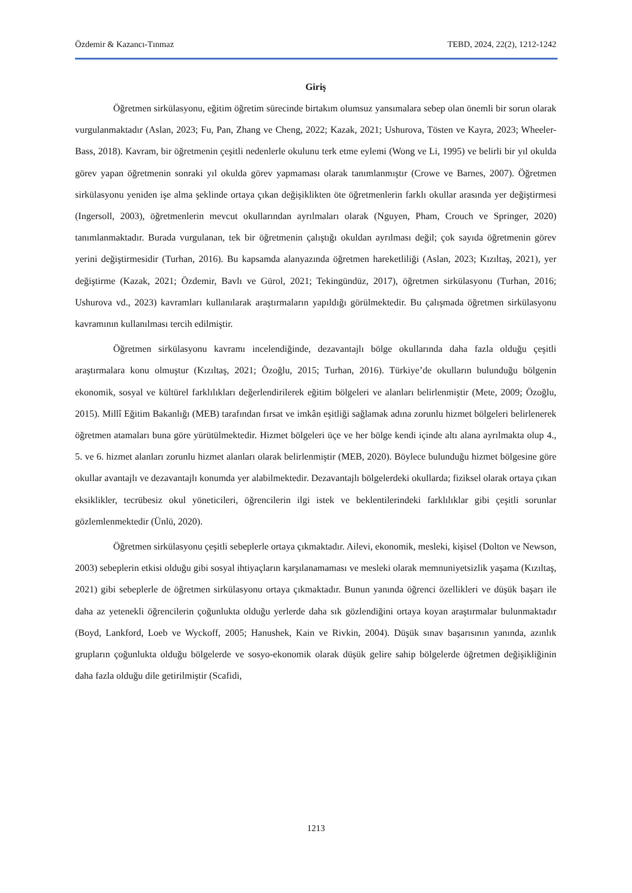Özdemir & Kazancı-Tınmaz TEBD, 2024, 22(2), 1212-1242
Giriş
Öğretmen sirkülasyonu, eğitim öğretim sürecinde birtakım olumsuz yansımalara sebep olan önemli bir sorun olarak vurgulanmaktadır (Aslan, 2023; Fu, Pan, Zhang ve Cheng, 2022; Kazak, 2021; Ushurova, Tösten ve Kayra, 2023; Wheeler-Bass, 2018). Kavram, bir öğretmenin çeşitli nedenlerle okulunu terk etme eylemi (Wong ve Li, 1995) ve belirli bir yıl okulda görev yapan öğretmenin sonraki yıl okulda görev yapmaması olarak tanımlanmıştır (Crowe ve Barnes, 2007). Öğretmen sirkülasyonu yeniden işe alma şeklinde ortaya çıkan değişiklikten öte öğretmenlerin farklı okullar arasında yer değiştirmesi (Ingersoll, 2003), öğretmenlerin mevcut okullarından ayrılmaları olarak (Nguyen, Pham, Crouch ve Springer, 2020) tanımlanmaktadır. Burada vurgulanan, tek bir öğretmenin çalıştığı okuldan ayrılması değil; çok sayıda öğretmenin görev yerini değiştirmesidir (Turhan, 2016). Bu kapsamda alanyazında öğretmen hareketliliği (Aslan, 2023; Kızıltaş, 2021), yer değiştirme (Kazak, 2021; Özdemir, Bavlı ve Gürol, 2021; Tekingündüz, 2017), öğretmen sirkülasyonu (Turhan, 2016; Ushurova vd., 2023) kavramları kullanılarak araştırmaların yapıldığı görülmektedir. Bu çalışmada öğretmen sirkülasyonu kavramının kullanılması tercih edilmiştir.
Öğretmen sirkülasyonu kavramı incelendiğinde, dezavantajlı bölge okullarında daha fazla olduğu çeşitli araştırmalara konu olmuştur (Kızıltaş, 2021; Özoğlu, 2015; Turhan, 2016). Türkiye’de okulların bulunduğu bölgenin ekonomik, sosyal ve kültürel farklılıkları değerlendirilerek eğitim bölgeleri ve alanları belirlenmiştir (Mete, 2009; Özoğlu, 2015). Millî Eğitim Bakanlığı (MEB) tarafından fırsat ve imkân eşitliği sağlamak adına zorunlu hizmet bölgeleri belirlenerek öğretmen atamaları buna göre yürütülmektedir. Hizmet bölgeleri üçe ve her bölge kendi içinde altı alana ayrılmakta olup 4., 5. ve 6. hizmet alanları zorunlu hizmet alanları olarak belirlenmiştir (MEB, 2020). Böylece bulunduğu hizmet bölgesine göre okullar avantajlı ve dezavantajlı konumda yer alabilmektedir. Dezavantajlı bölgelerdeki okullarda; fiziksel olarak ortaya çıkan eksiklikler, tecrübesiz okul yöneticileri, öğrencilerin ilgi istek ve beklentilerindeki farklılıklar gibi çeşitli sorunlar gözlemlenmektedir (Ünlü, 2020).
Öğretmen sirkülasyonu çeşitli sebeplerle ortaya çıkmaktadır. Ailevi, ekonomik, mesleki, kişisel (Dolton ve Newson, 2003) sebeplerin etkisi olduğu gibi sosyal ihtiyaçların karşılanamaması ve mesleki olarak memnuniyetsizlik yaşama (Kızıltaş, 2021) gibi sebeplerle de öğretmen sirkülasyonu ortaya çıkmaktadır. Bunun yanında öğrenci özellikleri ve düşük başarı ile daha az yetenekli öğrencilerin çoğunlukta olduğu yerlerde daha sık gözlendiğini ortaya koyan araştırmalar bulunmaktadır (Boyd, Lankford, Loeb ve Wyckoff, 2005; Hanushek, Kain ve Rivkin, 2004). Düşük sınav başarısının yanında, azınlık grupların çoğunlukta olduğu bölgelerde ve sosyo-ekonomik olarak düşük gelire sahip bölgelerde öğretmen değişikliğinin daha fazla olduğu dile getirilmiştir (Scafidi,
1213